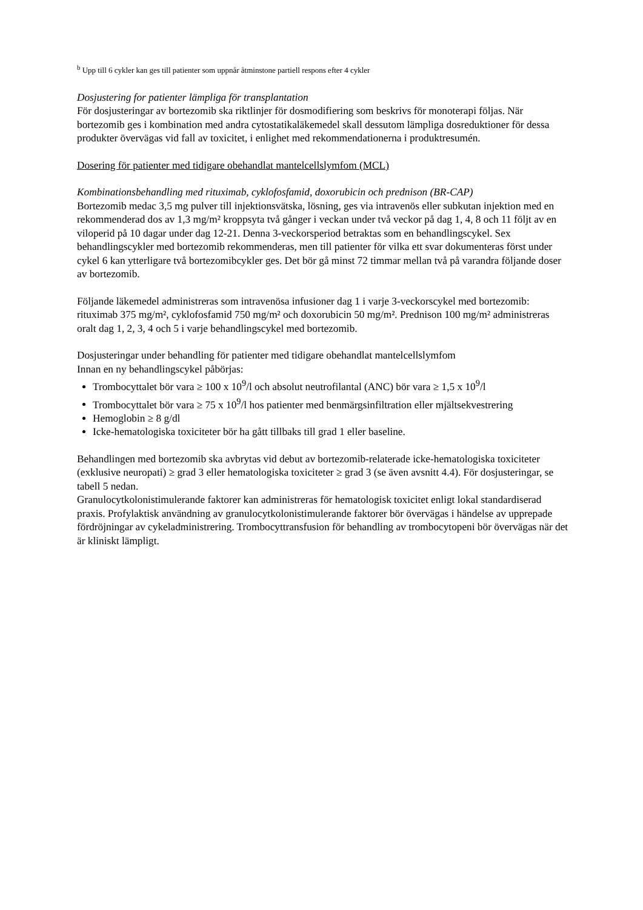<sup>b</sup> Upp till 6 cykler kan ges till patienter som uppnår åtminstone partiell respons efter 4 cykler
Dosjustering for patienter lämpliga för transplantation
För dosjusteringar av bortezomib ska riktlinjer för dosmodifiering som beskrivs för monoterapi följas. När bortezomib ges i kombination med andra cytostatikaläkemedel skall dessutom lämpliga dosreduktioner för dessa produkter övervägas vid fall av toxicitet, i enlighet med rekommendationerna i produktresumén.
Dosering för patienter med tidigare obehandlat mantelcellslymfom (MCL)
Kombinationsbehandling med rituximab, cyklofosfamid, doxorubicin och prednison (BR-CAP)
Bortezomib medac 3,5 mg pulver till injektionsvätska, lösning, ges via intravenös eller subkutan injektion med en rekommenderad dos av 1,3 mg/m² kroppsyta två gånger i veckan under två veckor på dag 1, 4, 8 och 11 följt av en viloperid på 10 dagar under dag 12-21. Denna 3-veckorsperiod betraktas som en behandlingscykel. Sex behandlingscykler med bortezomib rekommenderas, men till patienter för vilka ett svar dokumenteras först under cykel 6 kan ytterligare två bortezomibcykler ges. Det bör gå minst 72 timmar mellan två på varandra följande doser av bortezomib.
Följande läkemedel administreras som intravenösa infusioner dag 1 i varje 3-veckorscykel med bortezomib: rituximab 375 mg/m², cyklofosfamid 750 mg/m² och doxorubicin 50 mg/m². Prednison 100 mg/m² administreras oralt dag 1, 2, 3, 4 och 5 i varje behandlingscykel med bortezomib.
Dosjusteringar under behandling för patienter med tidigare obehandlat mantelcellslymfom
Innan en ny behandlingscykel påbörjas:
Trombocyttalet bör vara ≥ 100 x 10<sup>9</sup>/l och absolut neutrofilantal (ANC) bör vara ≥ 1,5 x 10<sup>9</sup>/l
Trombocyttalet bör vara ≥ 75 x 10<sup>9</sup>/l hos patienter med benmärgsinfiltration eller mjältsekvestrering
Hemoglobin ≥ 8 g/dl
Icke-hematologiska toxiciteter bör ha gått tillbaks till grad 1 eller baseline.
Behandlingen med bortezomib ska avbrytas vid debut av bortezomib-relaterade icke-hematologiska toxiciteter (exklusive neuropati) ≥ grad 3 eller hematologiska toxiciteter ≥ grad 3 (se även avsnitt 4.4). För dosjusteringar, se tabell 5 nedan.
Granulocytkolonistimulerande faktorer kan administreras för hematologisk toxicitet enligt lokal standardiserad praxis. Profylaktisk användning av granulocytkolonistimulerande faktorer bör övervägas i händelse av upprepade fördröjningar av cykeladministrering. Trombocyttransfusion för behandling av trombocytopeni bör övervägas när det är kliniskt lämpligt.